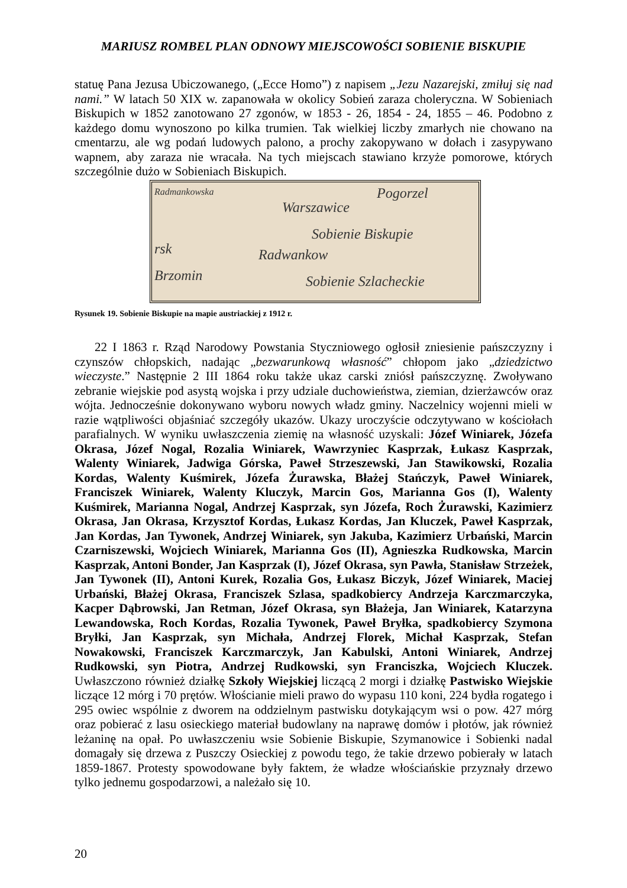MARIUSZ ROMBEL PLAN ODNOWY MIEJSCOWOŚCI SOBIENIE BISKUPIE
statuę Pana Jezusa Ubiczowanego, („Ecce Homo”) z napisem „Jezu Nazarejski, zmiłuj się nad nami.” W latach 50 XIX w. zapanowała w okolicy Sobień zaraza choleryczna. W Sobieniach Biskupich w 1852 zanotowano 27 zgonów, w 1853 - 26, 1854 - 24, 1855 – 46. Podobno z każdego domu wynoszono po kilka trumien. Tak wielkiej liczby zmarłych nie chowano na cmentarzu, ale wg podań ludowych palono, a prochy zakopywano w dołach i zasypywano wapnem, aby zaraza nie wracała. Na tych miejscach stawiano krzyże pomorowe, których szczególnie dużo w Sobieniach Biskupich.
Radmankowska Pogorzel
Warszawice
Sobienie Biskupie
rsk Radwankow
Brzomin Sobienie Szlacheckie
Rysunek 19. Sobienie Biskupie na mapie austriackiej z 1912 r.
22 I 1863 r. Rząd Narodowy Powstania Styczniowego ogłosił zniesienie pańszczyzny i czynszów chłopskich, nadając „bezwarunkową własność” chłopom jako „dziedzictwo wieczyste.” Następnie 2 III 1864 roku także ukaz carski zniósł pańszczyznę. Zwoływano zebranie wiejskie pod asystą wojska i przy udziale duchowieństwa, ziemian, dzierżawców oraz wójta. Jednocześnie dokonywano wyboru nowych władz gminy. Naczelnicy wojenni mieli w razie wątpliwości objaśniać szczegóły ukazów. Ukazy uroczyście odczytywano w kościołach parafialnych. W wyniku uwłaszczenia ziemię na własność uzyskali: Józef Winiarek, Józefa Okrasa, Józef Nogal, Rozalia Winiarek, Wawrzyniec Kasprzak, Łukasz Kasprzak, Walenty Winiarek, Jadwiga Górska, Paweł Strzeszewski, Jan Stawikowski, Rozalia Kordas, Walenty Kuśmirek, Józefa Żurawska, Błażej Stańczyk, Paweł Winiarek, Franciszek Winiarek, Walenty Kluczyk, Marcin Gos, Marianna Gos (I), Walenty Kuśmirek, Marianna Nogal, Andrzej Kasprzak, syn Józefa, Roch Żurawski, Kazimierz Okrasa, Jan Okrasa, Krzysztof Kordas, Łukasz Kordas, Jan Kluczek, Paweł Kasprzak, Jan Kordas, Jan Tywonek, Andrzej Winiarek, syn Jakuba, Kazimierz Urbański, Marcin Czarniszewski, Wojciech Winiarek, Marianna Gos (II), Agnieszka Rudkowska, Marcin Kasprzak, Antoni Bonder, Jan Kasprzak (I), Józef Okrasa, syn Pawła, Stanisław Strzeżek, Jan Tywonek (II), Antoni Kurek, Rozalia Gos, Łukasz Biczyk, Józef Winiarek, Maciej Urbański, Błażej Okrasa, Franciszek Szlasa, spadkobiercy Andrzeja Karczmarczyka, Kacper Dąbrowski, Jan Retman, Józef Okrasa, syn Błażeja, Jan Winiarek, Katarzyna Lewandowska, Roch Kordas, Rozalia Tywonek, Paweł Bryłka, spadkobiercy Szymona Bryłki, Jan Kasprzak, syn Michała, Andrzej Florek, Michał Kasprzak, Stefan Nowakowski, Franciszek Karczmarczyk, Jan Kabulski, Antoni Winiarek, Andrzej Rudkowski, syn Piotra, Andrzej Rudkowski, syn Franciszka, Wojciech Kluczek. Uwłaszczono również działkę Szkoły Wiejskiej liczącą 2 morgi i działkę Pastwisko Wiejskie liczące 12 mórg i 70 prętów. Włościanie mieli prawo do wypasu 110 koni, 224 bydła rogatego i 295 owiec wspólnie z dworem na oddzielnym pastwisku dotykającym wsi o pow. 427 mórg oraz pobierać z lasu osieckiego materiał budowlany na naprawę domów i płotów, jak również leżaninę na opał. Po uwłaszczeniu wsie Sobienie Biskupie, Szymanowice i Sobienki nadal domagały się drzewa z Puszczy Osieckiej z powodu tego, że takie drzewo pobierały w latach 1859-1867. Protesty spowodowane były faktem, że władze włościańskie przyznały drzewo tylko jednemu gospodarzowi, a należało się 10.
20